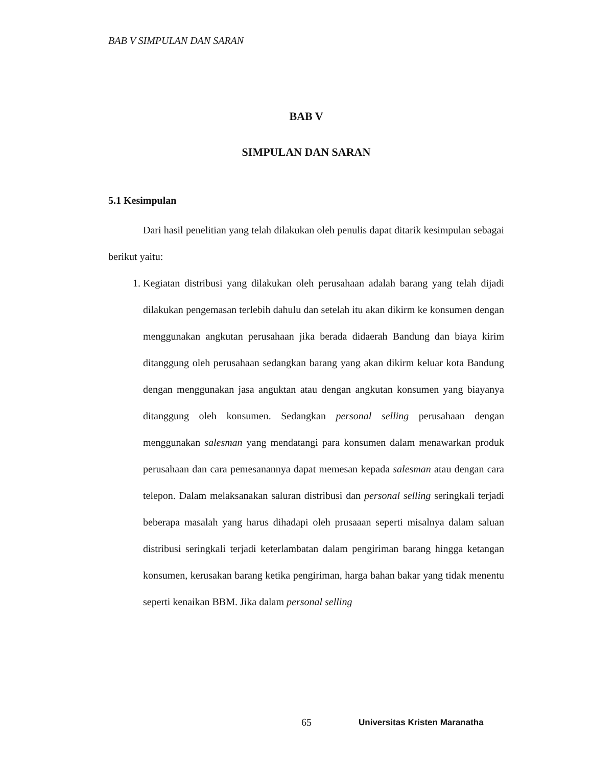BAB V SIMPULAN DAN SARAN
BAB V
SIMPULAN DAN SARAN
5.1 Kesimpulan
Dari hasil penelitian yang telah dilakukan oleh penulis dapat ditarik kesimpulan sebagai berikut yaitu:
1. Kegiatan distribusi yang dilakukan oleh perusahaan adalah barang yang telah dijadi dilakukan pengemasan terlebih dahulu dan setelah itu akan dikirm ke konsumen dengan menggunakan angkutan perusahaan jika berada didaerah Bandung dan biaya kirim ditanggung oleh perusahaan sedangkan barang yang akan dikirm keluar kota Bandung dengan menggunakan jasa anguktan atau dengan angkutan konsumen yang biayanya ditanggung oleh konsumen. Sedangkan personal selling perusahaan dengan menggunakan salesman yang mendatangi para konsumen dalam menawarkan produk perusahaan dan cara pemesanannya dapat memesan kepada salesman atau dengan cara telepon. Dalam melaksanakan saluran distribusi dan personal selling seringkali terjadi beberapa masalah yang harus dihadapi oleh prusaaan seperti misalnya dalam saluan distribusi seringkali terjadi keterlambatan dalam pengiriman barang hingga ketangan konsumen, kerusakan barang ketika pengiriman, harga bahan bakar yang tidak menentu seperti kenaikan BBM. Jika dalam personal selling
65 Universitas Kristen Maranatha